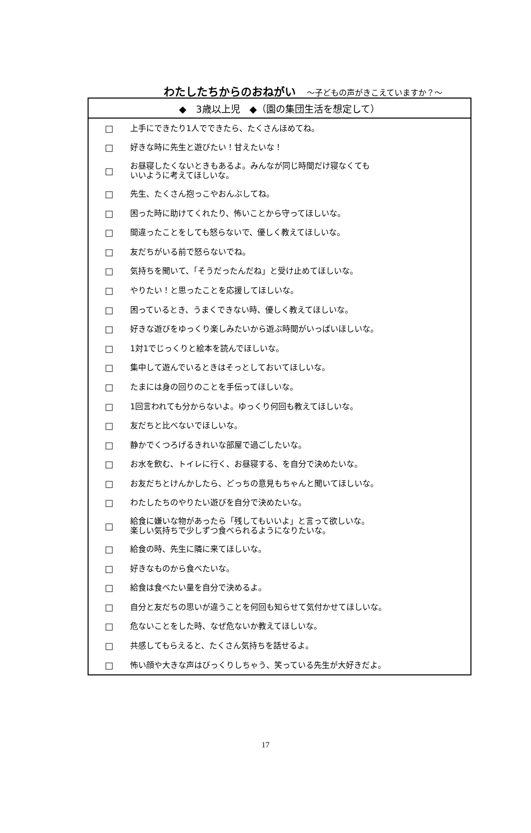わたしたちからのおねがい　～子どもの声がきこえていますか？～
| ◆ 3歳以上児 ◆（園の集団生活を想定して） | |
| --- | --- |
| □ | 上手にできたり1人でできたら、たくさんほめてね。 |
| □ | 好きな時に先生と遊びたい！甘えたいな！ |
| □ | お昼寝したくないときもあるよ。みんなが同じ時間だけ寝なくても いいように考えてほしいな。 |
| □ | 先生、たくさん抱っこやおんぶしてね。 |
| □ | 困った時に助けてくれたり、怖いことから守ってほしいな。 |
| □ | 間違ったことをしても怒らないで、優しく教えてほしいな。 |
| □ | 友だちがいる前で怒らないでね。 |
| □ | 気持ちを聞いて、「そうだったんだね」と受け止めてほしいな。 |
| □ | やりたい！と思ったことを応援してほしいな。 |
| □ | 困っているとき、うまくできない時、優しく教えてほしいな。 |
| □ | 好きな遊びをゆっくり楽しみたいから遊ぶ時間がいっぱいほしいな。 |
| □ | 1対1でじっくりと絵本を読んでほしいな。 |
| □ | 集中して遊んでいるときはそっとしておいてほしいな。 |
| □ | たまには身の回りのことを手伝ってほしいな。 |
| □ | 1回言われても分からないよ。ゆっくり何回も教えてほしいな。 |
| □ | 友だちと比べないでほしいな。 |
| □ | 静かでくつろげるきれいな部屋で過ごしたいな。 |
| □ | お水を飲む、トイレに行く、お昼寝する、を自分で決めたいな。 |
| □ | お友だちとけんかしたら、どっちの意見もちゃんと聞いてほしいな。 |
| □ | わたしたちのやりたい遊びを自分で決めたいな。 |
| □ | 給食に嫌いな物があったら「残してもいいよ」と言って欲しいな。 楽しい気持ちで少しずつ食べられるようになりたいな。 |
| □ | 給食の時、先生に隣に来てほしいな。 |
| □ | 好きなものから食べたいな。 |
| □ | 給食は食べたい量を自分で決めるよ。 |
| □ | 自分と友だちの思いが違うことを何回も知らせて気付かせてほしいな。 |
| □ | 危ないことをした時、なぜ危ないか教えてほしいな。 |
| □ | 共感してもらえると、たくさん気持ちを話せるよ。 |
| □ | 怖い顔や大きな声はびっくりしちゃう、笑っている先生が大好きだよ。 |
17